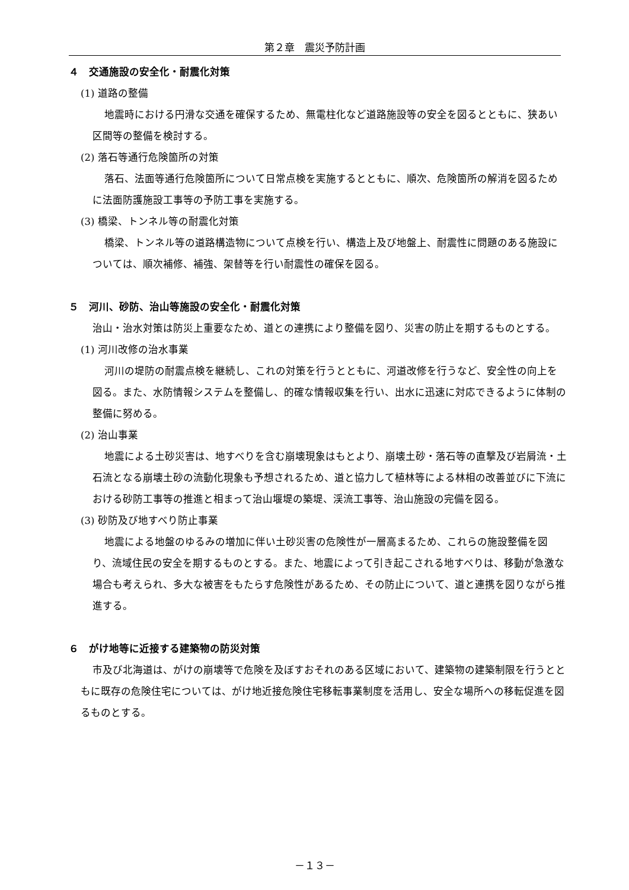第２章　震災予防計画
４　交通施設の安全化・耐震化対策
(1) 道路の整備
地震時における円滑な交通を確保するため、無電柱化など道路施設等の安全を図るとともに、狭あい区間等の整備を検討する。
(2) 落石等通行危険箇所の対策
落石、法面等通行危険箇所について日常点検を実施するとともに、順次、危険箇所の解消を図るために法面防護施設工事等の予防工事を実施する。
(3) 橋梁、トンネル等の耐震化対策
橋梁、トンネル等の道路構造物について点検を行い、構造上及び地盤上、耐震性に問題のある施設については、順次補修、補強、架替等を行い耐震性の確保を図る。
５　河川、砂防、治山等施設の安全化・耐震化対策
治山・治水対策は防災上重要なため、道との連携により整備を図り、災害の防止を期するものとする。
(1) 河川改修の治水事業
河川の堤防の耐震点検を継続し、これの対策を行うとともに、河道改修を行うなど、安全性の向上を図る。また、水防情報システムを整備し、的確な情報収集を行い、出水に迅速に対応できるように体制の整備に努める。
(2) 治山事業
地震による土砂災害は、地すべりを含む崩壊現象はもとより、崩壊土砂・落石等の直撃及び岩屑流・土石流となる崩壊土砂の流動化現象も予想されるため、道と協力して植林等による林相の改善並びに下流における砂防工事等の推進と相まって治山堰堤の築堤、渓流工事等、治山施設の完備を図る。
(3) 砂防及び地すべり防止事業
地震による地盤のゆるみの増加に伴い土砂災害の危険性が一層高まるため、これらの施設整備を図り、流域住民の安全を期するものとする。また、地震によって引き起こされる地すべりは、移動が急激な場合も考えられ、多大な被害をもたらす危険性があるため、その防止について、道と連携を図りながら推進する。
６　がけ地等に近接する建築物の防災対策
市及び北海道は、がけの崩壊等で危険を及ぼすおそれのある区域において、建築物の建築制限を行うとともに既存の危険住宅については、がけ地近接危険住宅移転事業制度を活用し、安全な場所への移転促進を図るものとする。
－１３－